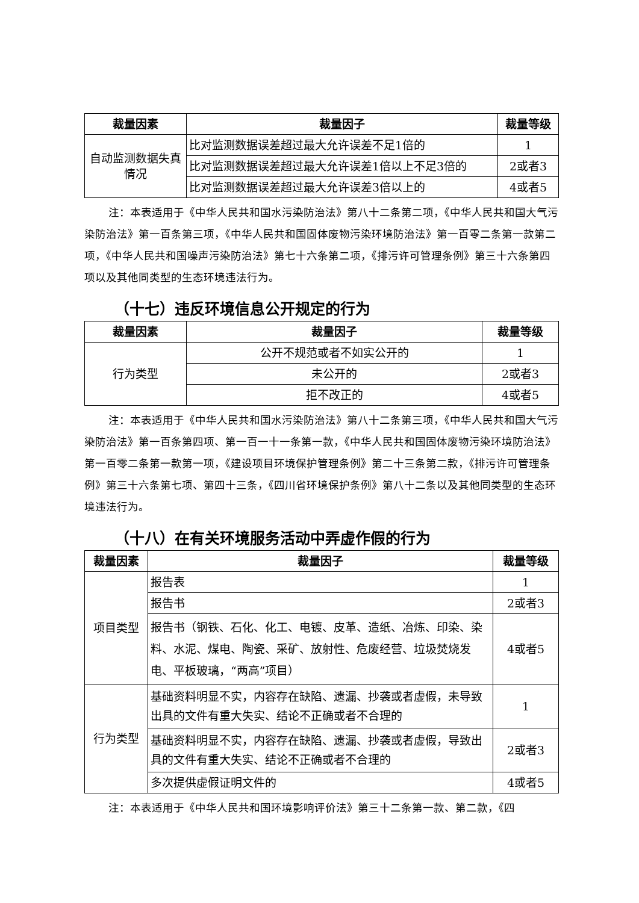| 裁量因素 | 裁量因子 | 裁量等级 |
| --- | --- | --- |
| 自动监测数据失真情况 | 比对监测数据误差超过最大允许误差不足1倍的 | 1 |
| | 比对监测数据误差超过最大允许误差1倍以上不足3倍的 | 2或者3 |
| | 比对监测数据误差超过最大允许误差3倍以上的 | 4或者5 |
注：本表适用于《中华人民共和国水污染防治法》第八十二条第二项，《中华人民共和国大气污染防治法》第一百条第三项，《中华人民共和国固体废物污染环境防治法》第一百零二条第一款第二项，《中华人民共和国噪声污染防治法》第七十六条第二项，《排污许可管理条例》第三十六条第四项以及其他同类型的生态环境违法行为。
（十七）违反环境信息公开规定的行为
| 裁量因素 | 裁量因子 | 裁量等级 |
| --- | --- | --- |
| 行为类型 | 公开不规范或者不如实公开的 | 1 |
| | 未公开的 | 2或者3 |
| | 拒不改正的 | 4或者5 |
注：本表适用于《中华人民共和国水污染防治法》第八十二条第三项，《中华人民共和国大气污染防治法》第一百条第四项、第一百一十一条第一款，《中华人民共和国固体废物污染环境防治法》第一百零二条第一款第一项，《建设项目环境保护管理条例》第二十三条第二款，《排污许可管理条例》第三十六条第七项、第四十三条，《四川省环境保护条例》第八十二条以及其他同类型的生态环境违法行为。
（十八）在有关环境服务活动中弄虚作假的行为
| 裁量因素 | 裁量因子 | 裁量等级 |
| --- | --- | --- |
| 项目类型 | 报告表 | 1 |
| | 报告书 | 2或者3 |
| | 报告书（钢铁、石化、化工、电镀、皮革、造纸、冶炼、印染、染料、水泥、煤电、陶瓷、采矿、放射性、危废经营、垃圾焚烧发电、平板玻璃，“两高”项目） | 4或者5 |
| 行为类型 | 基础资料明显不实，内容存在缺陷、遗漏、抄袭或者虚假，未导致出具的文件有重大失实、结论不正确或者不合理的 | 1 |
| | 基础资料明显不实，内容存在缺陷、遗漏、抄袭或者虚假，导致出具的文件有重大失实、结论不正确或者不合理的 | 2或者3 |
| | 多次提供虚假证明文件的 | 4或者5 |
注：本表适用于《中华人民共和国环境影响评价法》第三十二条第一款、第二款，《四